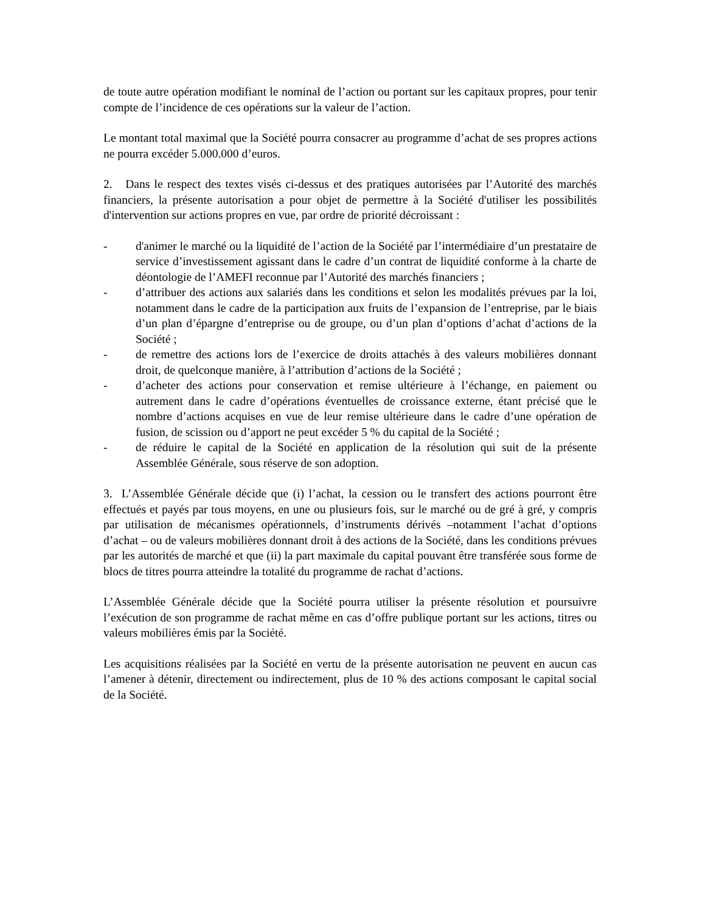de toute autre opération modifiant le nominal de l’action ou portant sur les capitaux propres, pour tenir compte de l’incidence de ces opérations sur la valeur de l’action.
Le montant total maximal que la Société pourra consacrer au programme d’achat de ses propres actions ne pourra excéder 5.000.000 d’euros.
2. Dans le respect des textes visés ci-dessus et des pratiques autorisées par l’Autorité des marchés financiers, la présente autorisation a pour objet de permettre à la Société d'utiliser les possibilités d'intervention sur actions propres en vue, par ordre de priorité décroissant :
- d'animer le marché ou la liquidité de l’action de la Société par l’intermédiaire d’un prestataire de service d’investissement agissant dans le cadre d’un contrat de liquidité conforme à la charte de déontologie de l’AMEFI reconnue par l’Autorité des marchés financiers ;
- d’attribuer des actions aux salariés dans les conditions et selon les modalités prévues par la loi, notamment dans le cadre de la participation aux fruits de l’expansion de l’entreprise, par le biais d’un plan d’épargne d’entreprise ou de groupe, ou d’un plan d’options d’achat d’actions de la Société ;
- de remettre des actions lors de l’exercice de droits attachés à des valeurs mobilières donnant droit, de quelconque manière, à l’attribution d’actions de la Société ;
- d’acheter des actions pour conservation et remise ultérieure à l’échange, en paiement ou autrement dans le cadre d’opérations éventuelles de croissance externe, étant précisé que le nombre d’actions acquises en vue de leur remise ultérieure dans le cadre d’une opération de fusion, de scission ou d’apport ne peut excéder 5 % du capital de la Société ;
- de réduire le capital de la Société en application de la résolution qui suit de la présente Assemblée Générale, sous réserve de son adoption.
3. L’Assemblée Générale décide que (i) l’achat, la cession ou le transfert des actions pourront être effectués et payés par tous moyens, en une ou plusieurs fois, sur le marché ou de gré à gré, y compris par utilisation de mécanismes opérationnels, d’instruments dérivés –notamment l’achat d’options d’achat – ou de valeurs mobilières donnant droit à des actions de la Société, dans les conditions prévues par les autorités de marché et que (ii) la part maximale du capital pouvant être transférée sous forme de blocs de titres pourra atteindre la totalité du programme de rachat d’actions.
L’Assemblée Générale décide que la Société pourra utiliser la présente résolution et poursuivre l’exécution de son programme de rachat même en cas d’offre publique portant sur les actions, titres ou valeurs mobilières émis par la Société.
Les acquisitions réalisées par la Société en vertu de la présente autorisation ne peuvent en aucun cas l’amener à détenir, directement ou indirectement, plus de 10 % des actions composant le capital social de la Société.